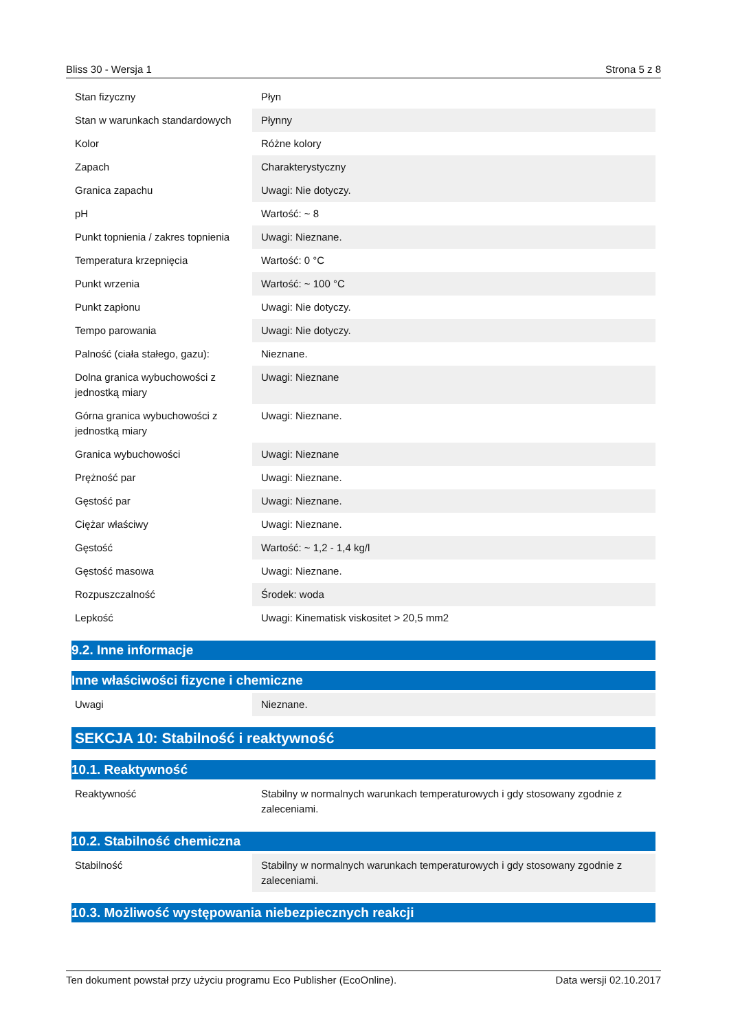Bliss 30 - Wersja 1 Strona 5 z 8
| Stan fizyczny | Płyn |
| Stan w warunkach standardowych | Płynny |
| Kolor | Różne kolory |
| Zapach | Charakterystyczny |
| Granica zapachu | Uwagi: Nie dotyczy. |
| pH | Wartość: ~ 8 |
| Punkt topnienia / zakres topnienia | Uwagi: Nieznane. |
| Temperatura krzepnięcia | Wartość: 0 °C |
| Punkt wrzenia | Wartość: ~ 100 °C |
| Punkt zapłonu | Uwagi: Nie dotyczy. |
| Tempo parowania | Uwagi: Nie dotyczy. |
| Palność (ciała stałego, gazu): | Nieznane. |
| Dolna granica wybuchowości z jednostką miary | Uwagi: Nieznane |
| Górna granica wybuchowości z jednostką miary | Uwagi: Nieznane. |
| Granica wybuchowości | Uwagi: Nieznane |
| Prężność par | Uwagi: Nieznane. |
| Gęstość par | Uwagi: Nieznane. |
| Ciężar właściwy | Uwagi: Nieznane. |
| Gęstość | Wartość: ~ 1,2 - 1,4 kg/l |
| Gęstość masowa | Uwagi: Nieznane. |
| Rozpuszczalność | Środek: woda |
| Lepkość | Uwagi: Kinematisk viskositet > 20,5 mm2 |
9.2. Inne informacje
Inne właściwości fizycne i chemiczne
| Uwagi | Nieznane. |
SEKCJA 10: Stabilność i reaktywność
10.1. Reaktywność
| Reaktywność | Stabilny w normalnych warunkach temperaturowych i gdy stosowany zgodnie z zaleceniami. |
10.2. Stabilność chemiczna
| Stabilność | Stabilny w normalnych warunkach temperaturowych i gdy stosowany zgodnie z zaleceniami. |
10.3. Możliwość występowania niebezpiecznych reakcji
Ten dokument powstał przy użyciu programu Eco Publisher (EcoOnline). Data wersji 02.10.2017